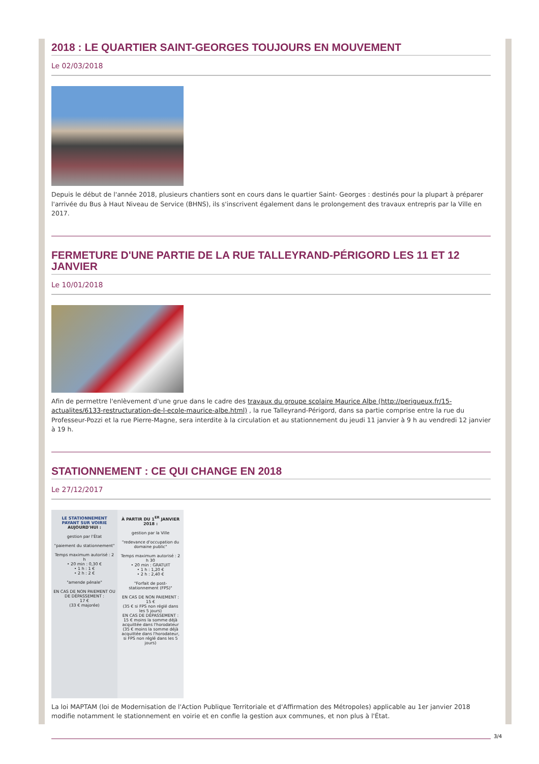2018 : LE QUARTIER SAINT-GEORGES TOUJOURS EN MOUVEMENT
Le 02/03/2018
Depuis le début de l'année 2018, plusieurs chantiers sont en cours dans le quartier Saint- Georges : destinés pour la plupart à préparer l'arrivée du Bus à Haut Niveau de Service (BHNS), ils s'inscrivent également dans le prolongement des travaux entrepris par la Ville en 2017.
FERMETURE D'UNE PARTIE DE LA RUE TALLEYRAND-PÉRIGORD LES 11 ET 12 JANVIER
Le 10/01/2018
Afin de permettre l'enlèvement d'une grue dans le cadre des travaux du groupe scolaire Maurice Albe (http://perigueux.fr/15-actualites/6133-restructuration-de-l-ecole-maurice-albe.html) , la rue Talleyrand-Périgord, dans sa partie comprise entre la rue du Professeur-Pozzi et la rue Pierre-Magne, sera interdite à la circulation et au stationnement du jeudi 11 janvier à 9 h au vendredi 12 janvier à 19 h.
STATIONNEMENT : CE QUI CHANGE EN 2018
Le 27/12/2017
LE STATIONNEMENT PAYANT SUR VOIRIE
AUJOURD'HUI :
gestion par l'État
"paiement du stationnement"
Temps maximum autorisé : 2 h
• 20 min : 0,30 €
• 1 h : 1 €
• 2 h : 2 €
"amende pénale"
EN CAS DE NON PAIEMENT OU DE DÉPASSEMENT :
17 €
(33 € majorée)
À PARTIR DU 1<sup>ER</sup> JANVIER 2018 :
gestion par la Ville
"redevance d'occupation du domaine public"
Temps maximum autorisé : 2 h 30
• 20 min : GRATUIT
• 1 h : 1,20 €
• 2 h : 2,40 €
"Forfait de post-stationnement (FPS)"
EN CAS DE NON PAIEMENT : 15 €
(35 € si FPS non réglé dans les 5 jours)
EN CAS DE DÉPASSEMENT :
15 € moins la somme déjà acquittée dans l'horodateur
(35 € moins la somme déjà acquittée dans l'horodateur, si FPS non réglé dans les 5 jours)
La loi MAPTAM (loi de Modernisation de l'Action Publique Territoriale et d'Affirmation des Métropoles) applicable au 1er janvier 2018 modifie notamment le stationnement en voirie et en confie la gestion aux communes, et non plus à l'État.
3/4